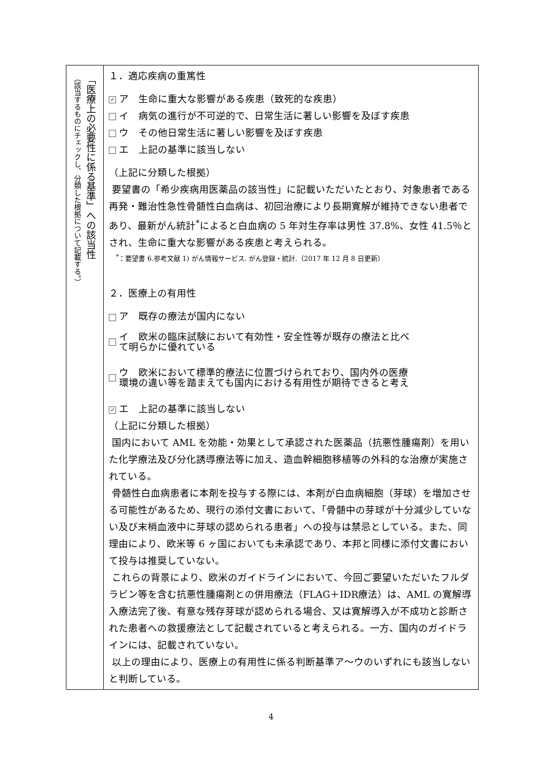| 「医療上の必要性に係る基準」への該当性 （該当するものにチェックし、分類した根拠について記載する。） | １．適応疾病の重篤性 ✓ ア 生命に重大な影響がある疾患（致死的な疾患） イ 病気の進行が不可逆的で、日常生活に著しい影響を及ぼす疾患 ウ その他日常生活に著しい影響を及ぼす疾患 エ 上記の基準に該当しない （上記に分類した根拠） 要望書の「希少疾病用医薬品の該当性」に記載いただいたとおり、対象患者である再発・難治性急性骨髄性白血病は、初回治療により長期寛解が維持できない患者であり、最新がん統計<sup>*</sup>によると白血病の 5 年対生存率は男性 37.8%、女性 41.5％とされ、生命に重大な影響がある疾患と考えられる。 <sup>*</sup>：要望書 6.参考文献 1) がん情報サービス. がん登録・統計.（2017 年 12 月 8 日更新） ２．医療上の有用性 ア 既存の療法が国内にない イ 欧米の臨床試験において有効性・安全性等が既存の療法と比べ て明らかに優れている ウ 欧米において標準的療法に位置づけられており、国内外の医療 環境の違い等を踏まえても国内における有用性が期待できると考え ✓ エ 上記の基準に該当しない （上記に分類した根拠） 国内において AML を効能・効果として承認された医薬品（抗悪性腫瘍剤）を用いた化学療法及び分化誘導療法等に加え、造血幹細胞移植等の外科的な治療が実施されている。 骨髄性白血病患者に本剤を投与する際には、本剤が白血病細胞（芽球）を増加させる可能性があるため、現行の添付文書において、「骨髄中の芽球が十分減少していない及び末梢血液中に芽球の認められる患者」への投与は禁忌としている。また、同理由により、欧米等 6 ヶ国においても未承認であり、本邦と同様に添付文書において投与は推奨していない。 これらの背景により、欧米のガイドラインにおいて、今回ご要望いただいたフルダラビン等を含む抗悪性腫瘍剤との併用療法（FLAG＋IDR療法）は、AML の寛解導入療法完了後、有意な残存芽球が認められる場合、又は寛解導入が不成功と診断された患者への救援療法として記載されていると考えられる。一方、国内のガイドラインには、記載されていない。 以上の理由により、医療上の有用性に係る判断基準ア～ウのいずれにも該当しないと判断している。 |
4